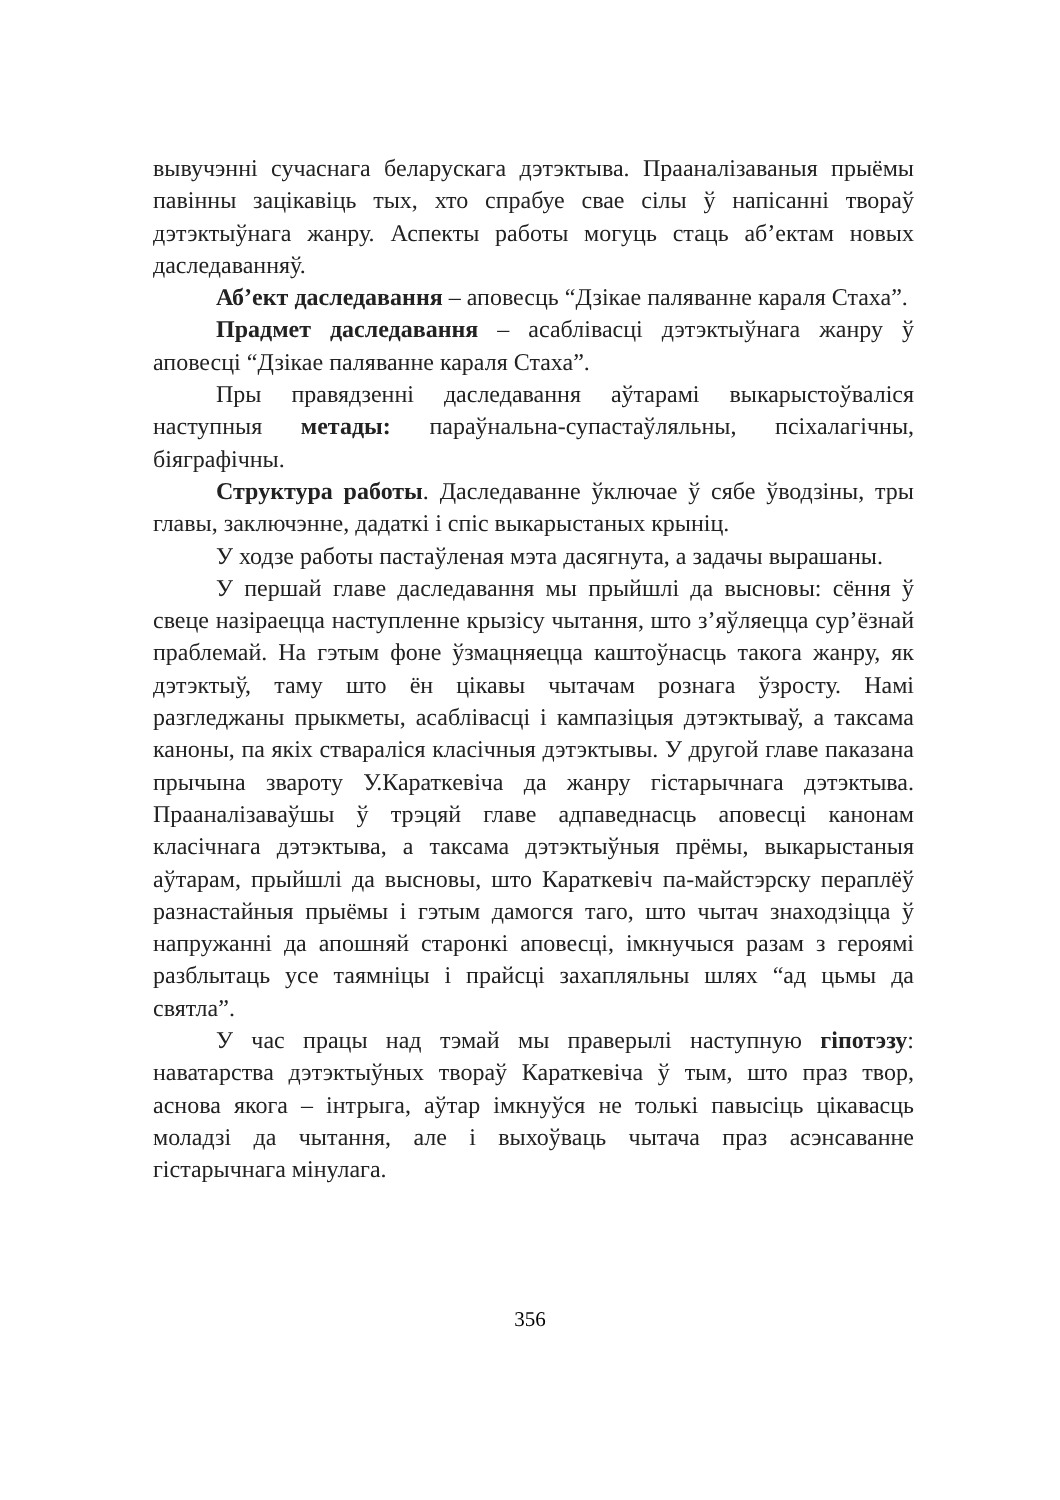вывучэнні сучаснага беларускага дэтэктыва. Прааналізаваныя прыёмы павінны зацікавіць тых, хто спрабуе свае сілы ў напісанні твораў дэтэктыўнага жанру. Аспекты работы могуць стаць аб’ектам новых даследаванняў.
Аб’ект даследавання – аповесць “Дзікае паляванне караля Стаха”.
Прадмет даследавання – асаблівасці дэтэктыўнага жанру ў аповесці “Дзікае паляванне караля Стаха”.
Пры правядзенні даследавання аўтарамі выкарыстоўваліся наступныя метады: параўнальна-супастаўляльны, псіхалагічны, біяграфічны.
Структура работы. Даследаванне ўключае ў сябе ўводзіны, тры главы, заключэнне, дадаткі і спіс выкарыстаных крыніц.
У ходзе работы пастаўленая мэта дасягнута, а задачы вырашаны.
У першай главе даследавання мы прыйшлі да высновы: сёння ў свеце назіраецца наступленне крызісу чытання, што з’яўляецца сур’ёзнай праблемай. На гэтым фоне ўзмацняецца каштоўнасць такога жанру, як дэтэктыў, таму што ён цікавы чытачам рознага ўзросту. Намі разгледжаны прыкметы, асаблівасці і кампазіцыя дэтэктываў, а таксама каноны, па якіх ствараліся класічныя дэтэктывы. У другой главе паказана прычына звароту У.Караткевіча да жанру гістарычнага дэтэктыва. Прааналізаваўшы ў трэцяй главе адпаведнасць аповесці канонам класічнага дэтэктыва, а таксама дэтэктыўныя прёмы, выкарыстаныя аўтарам, прыйшлі да высновы, што Караткевіч па-майстэрску пераплёў разнастайныя прыёмы і гэтым дамогся таго, што чытач знаходзіцца ў напружанні да апошняй старонкі аповесці, імкнучыся разам з героямі разблытаць усе таямніцы і прайсці захапляльны шлях “ад цьмы да святла”.
У час працы над тэмай мы праверылі наступную гіпотэзу: наватарства дэтэктыўных твораў Караткевіча ў тым, што праз твор, аснова якога – інтрыга, аўтар імкнуўся не толькі павысіць цікавасць моладзі да чытання, але і выхоўваць чытача праз асэнсаванне гістарычнага мінулага.
356